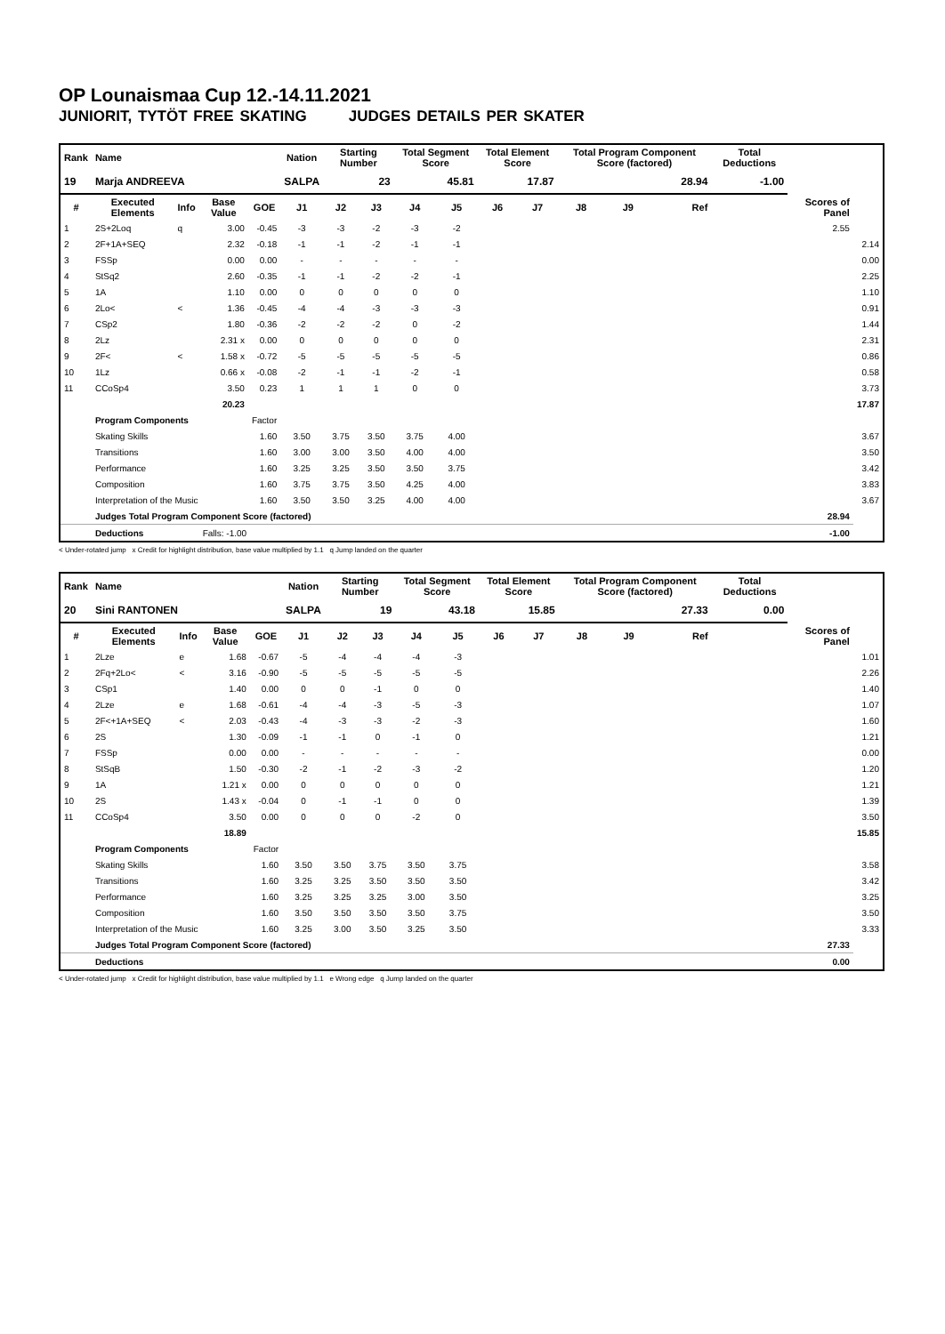OP Lounaismaa Cup 12.-14.11.2021
JUNIORIT, TYTÖT FREE SKATING JUDGES DETAILS PER SKATER
| Rank | Name | | | | Nation | Starting Number | | Total Segment Score | | Total Element Score | | Total Program Component Score (factored) | | | Total Deductions | | |
| --- | --- | --- | --- | --- | --- | --- | --- | --- | --- | --- | --- | --- | --- | --- | --- | --- | --- |
| 19 | Marja ANDREEVA | | | | SALPA | 23 | | 45.81 | | 17.87 | | 28.94 | | | -1.00 | | |
| # | Executed Elements | Info | Base Value | GOE | J1 | J2 | J3 | J4 | J5 | J6 | J7 | J8 | J9 | Ref | | Scores of Panel | |
| 1 | 2S+2Loq | q | 3.00 | -0.45 | -3 | -3 | -2 | -3 | -2 | | | | | | | 2.55 | |
| 2 | 2F+1A+SEQ | | 2.32 | -0.18 | -1 | -1 | -2 | -1 | -1 | | | | | | | | 2.14 |
| 3 | FSSp | | 0.00 | 0.00 | - | - | - | - | - | | | | | | | | 0.00 |
| 4 | StSq2 | | 2.60 | -0.35 | -1 | -1 | -2 | -2 | -1 | | | | | | | | 2.25 |
| 5 | 1A | | 1.10 | 0.00 | 0 | 0 | 0 | 0 | 0 | | | | | | | | 1.10 |
| 6 | 2Lo< | < | 1.36 | -0.45 | -4 | -4 | -3 | -3 | -3 | | | | | | | | 0.91 |
| 7 | CSp2 | | 1.80 | -0.36 | -2 | -2 | -2 | 0 | -2 | | | | | | | | 1.44 |
| 8 | 2Lz | | 2.31 x | 0.00 | 0 | 0 | 0 | 0 | 0 | | | | | | | | 2.31 |
| 9 | 2F< | < | 1.58 x | -0.72 | -5 | -5 | -5 | -5 | -5 | | | | | | | | 0.86 |
| 10 | 1Lz | | 0.66 x | -0.08 | -2 | -1 | -1 | -2 | -1 | | | | | | | | 0.58 |
| 11 | CCoSp4 | | 3.50 | 0.23 | 1 | 1 | 1 | 0 | 0 | | | | | | | | 3.73 |
| | | | 20.23 | | | | | | | | | | | | | | 17.87 |
| | Program Components | | | Factor | | | | | | | | | | | | | |
| | Skating Skills | | | 1.60 | 3.50 | 3.75 | 3.50 | 3.75 | 4.00 | | | | | | | | 3.67 |
| | Transitions | | | 1.60 | 3.00 | 3.00 | 3.50 | 4.00 | 4.00 | | | | | | | | 3.50 |
| | Performance | | | 1.60 | 3.25 | 3.25 | 3.50 | 3.50 | 3.75 | | | | | | | | 3.42 |
| | Composition | | | 1.60 | 3.75 | 3.75 | 3.50 | 4.25 | 4.00 | | | | | | | | 3.83 |
| | Interpretation of the Music | | | 1.60 | 3.50 | 3.50 | 3.25 | 4.00 | 4.00 | | | | | | | | 3.67 |
| | Judges Total Program Component Score (factored) | | | | | | | | | | | | | | | 28.94 | |
| | Deductions | | Falls: -1.00 | | | | | | | | | | | | | -1.00 | |
< Under-rotated jump x Credit for highlight distribution, base value multiplied by 1.1 q Jump landed on the quarter
| Rank | Name | | | | Nation | Starting Number | | Total Segment Score | | Total Element Score | | Total Program Component Score (factored) | | | Total Deductions | | |
| --- | --- | --- | --- | --- | --- | --- | --- | --- | --- | --- | --- | --- | --- | --- | --- | --- | --- |
| 20 | Sini RANTONEN | | | | SALPA | 19 | | 43.18 | | 15.85 | | 27.33 | | | 0.00 | | |
| # | Executed Elements | Info | Base Value | GOE | J1 | J2 | J3 | J4 | J5 | J6 | J7 | J8 | J9 | Ref | | Scores of Panel | |
| 1 | 2Lze | e | 1.68 | -0.67 | -5 | -4 | -4 | -4 | -3 | | | | | | | | 1.01 |
| 2 | 2Fq+2Lo< | < | 3.16 | -0.90 | -5 | -5 | -5 | -5 | -5 | | | | | | | | 2.26 |
| 3 | CSp1 | | 1.40 | 0.00 | 0 | 0 | -1 | 0 | 0 | | | | | | | | 1.40 |
| 4 | 2Lze | e | 1.68 | -0.61 | -4 | -4 | -3 | -5 | -3 | | | | | | | | 1.07 |
| 5 | 2F<+1A+SEQ | < | 2.03 | -0.43 | -4 | -3 | -3 | -2 | -3 | | | | | | | | 1.60 |
| 6 | 2S | | 1.30 | -0.09 | -1 | -1 | 0 | -1 | 0 | | | | | | | | 1.21 |
| 7 | FSSp | | 0.00 | 0.00 | - | - | - | - | - | | | | | | | | 0.00 |
| 8 | StSqB | | 1.50 | -0.30 | -2 | -1 | -2 | -3 | -2 | | | | | | | | 1.20 |
| 9 | 1A | | 1.21 x | 0.00 | 0 | 0 | 0 | 0 | 0 | | | | | | | | 1.21 |
| 10 | 2S | | 1.43 x | -0.04 | 0 | -1 | -1 | 0 | 0 | | | | | | | | 1.39 |
| 11 | CCoSp4 | | 3.50 | 0.00 | 0 | 0 | 0 | -2 | 0 | | | | | | | | 3.50 |
| | | | 18.89 | | | | | | | | | | | | | | 15.85 |
| | Program Components | | | Factor | | | | | | | | | | | | | |
| | Skating Skills | | | 1.60 | 3.50 | 3.50 | 3.75 | 3.50 | 3.75 | | | | | | | | 3.58 |
| | Transitions | | | 1.60 | 3.25 | 3.25 | 3.50 | 3.50 | 3.50 | | | | | | | | 3.42 |
| | Performance | | | 1.60 | 3.25 | 3.25 | 3.25 | 3.00 | 3.50 | | | | | | | | 3.25 |
| | Composition | | | 1.60 | 3.50 | 3.50 | 3.50 | 3.50 | 3.75 | | | | | | | | 3.50 |
| | Interpretation of the Music | | | 1.60 | 3.25 | 3.00 | 3.50 | 3.25 | 3.50 | | | | | | | | 3.33 |
| | Judges Total Program Component Score (factored) | | | | | | | | | | | | | | | 27.33 | |
| | Deductions | | | | | | | | | | | | | | | 0.00 | |
< Under-rotated jump x Credit for highlight distribution, base value multiplied by 1.1 e Wrong edge q Jump landed on the quarter